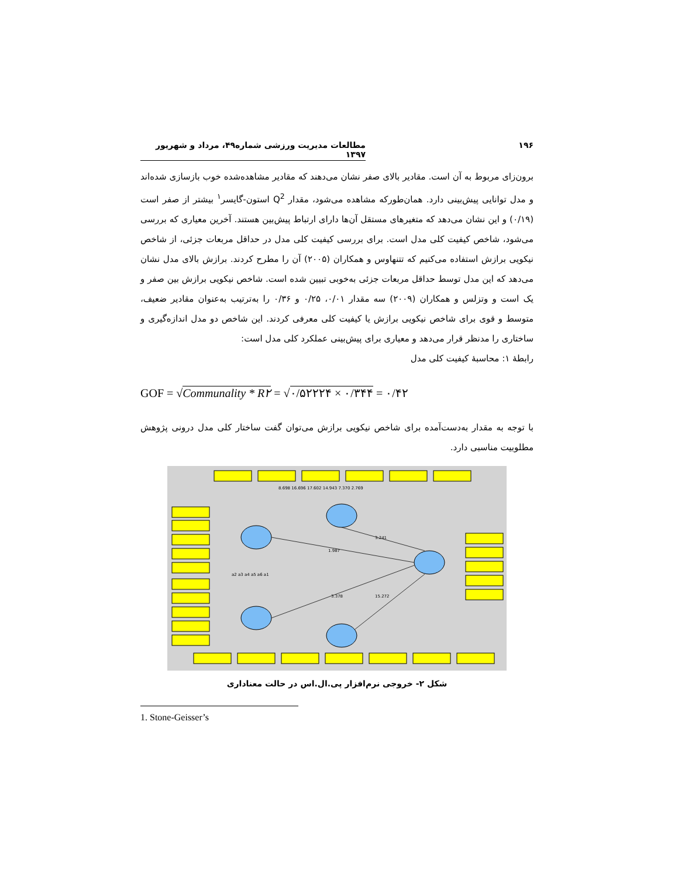۱۹۶ مطالعات مدیریت ورزشی شماره۴۹، مرداد و شهریور ۱۳۹۷
برون‌زای مربوط به آن است. مقادیر بالای صفر نشان می‌دهند که مقادیر مشاهده‌شده خوب بازسازی شده‌اند و مدل توانایی پیش‌بینی دارد. همان‌طورکه مشاهده می‌شود، مقدار Q<sup>2</sup> استون-گایسر<sup>۱</sup> بیشتر از صفر است (۰/۱۹) و این نشان می‌دهد که متغیرهای مستقل آن‌ها دارای ارتباط پیش‌بین هستند. آخرین معیاری که بررسی می‌شود، شاخص کیفیت کلی مدل است. برای بررسی کیفیت کلی مدل در حداقل مربعات جزئی، از شاخص نیکویی برازش استفاده می‌کنیم که تتنهاوس و همکاران (۲۰۰۵) آن را مطرح کردند. برازش بالای مدل نشان می‌دهد که این مدل توسط حداقل مربعات جزئی به‌خوبی تبیین شده است. شاخص نیکویی برازش بین صفر و یک است و وتزلس و همکاران (۲۰۰۹) سه مقدار ۰/۰۱، ۰/۲۵ و ۰/۳۶ را به‌ترتیب به‌عنوان مقادیر ضعیف، متوسط و قوی برای شاخص نیکویی برازش یا کیفیت کلی معرفی کردند. این شاخص دو مدل اندازه‌گیری و ساختاری را مدنظر قرار می‌دهد و معیاری برای پیش‌بینی عملکرد کلی مدل است:
رابطهٔ ۱: محاسبهٔ کیفیت کلی مدل
GOF = √Communality * R۲ = √۰/۵۲۲۲۴ × ۰/۳۴۴ = ۰/۴۲
با توجه به مقدار به‌دست‌آمده برای شاخص نیکویی برازش می‌توان گفت ساختار کلی مدل درونی پژوهش مطلوبیت مناسبی دارد.
a2 a3 a4 a5 a6 a1
8.698 16.696 17.602 14.943 7.370 2.769
1.987
3.241
3.378
15.272
شکل ۲- خروجی نرم‌افزار پی.ال.اس در حالت معناداری
1. Stone-Geisser’s